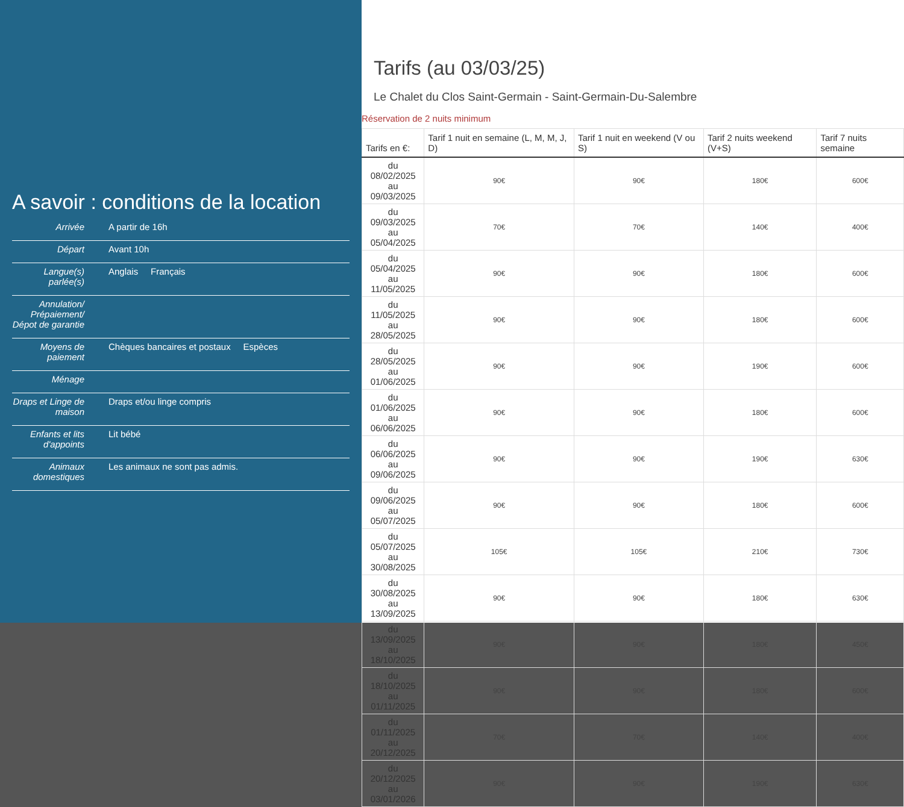A savoir : conditions de la location
| Arrivée | A partir de 16h |
| Départ | Avant 10h |
| Langue(s) parlée(s) | Anglais Français |
| Annulation/ Prépaiement/ Dépot de garantie | |
| Moyens de paiement | Chèques bancaires et postaux Espèces |
| Ménage | |
| Draps et Linge de maison | Draps et/ou linge compris |
| Enfants et lits d'appoints | Lit bébé |
| Animaux domestiques | Les animaux ne sont pas admis. |
Tarifs (au 03/03/25)
Le Chalet du Clos Saint-Germain - Saint-Germain-Du-Salembre
Réservation de 2 nuits minimum
| Tarifs en €: | Tarif 1 nuit en semaine (L, M, M, J, D) | Tarif 1 nuit en weekend (V ou S) | Tarif 2 nuits weekend (V+S) | Tarif 7 nuits semaine |
| --- | --- | --- | --- | --- |
| du 08/02/2025 au 09/03/2025 | 90€ | 90€ | 180€ | 600€ |
| du 09/03/2025 au 05/04/2025 | 70€ | 70€ | 140€ | 400€ |
| du 05/04/2025 au 11/05/2025 | 90€ | 90€ | 180€ | 600€ |
| du 11/05/2025 au 28/05/2025 | 90€ | 90€ | 180€ | 600€ |
| du 28/05/2025 au 01/06/2025 | 90€ | 90€ | 190€ | 600€ |
| du 01/06/2025 au 06/06/2025 | 90€ | 90€ | 180€ | 600€ |
| du 06/06/2025 au 09/06/2025 | 90€ | 90€ | 190€ | 630€ |
| du 09/06/2025 au 05/07/2025 | 90€ | 90€ | 180€ | 600€ |
| du 05/07/2025 au 30/08/2025 | 105€ | 105€ | 210€ | 730€ |
| du 30/08/2025 au 13/09/2025 | 90€ | 90€ | 180€ | 630€ |
| du 13/09/2025 au 18/10/2025 | 90€ | 90€ | 180€ | 450€ |
| du 18/10/2025 au 01/11/2025 | 90€ | 90€ | 180€ | 600€ |
| du 01/11/2025 au 20/12/2025 | 70€ | 70€ | 140€ | 400€ |
| du 20/12/2025 au 03/01/2026 | 90€ | 90€ | 190€ | 630€ |